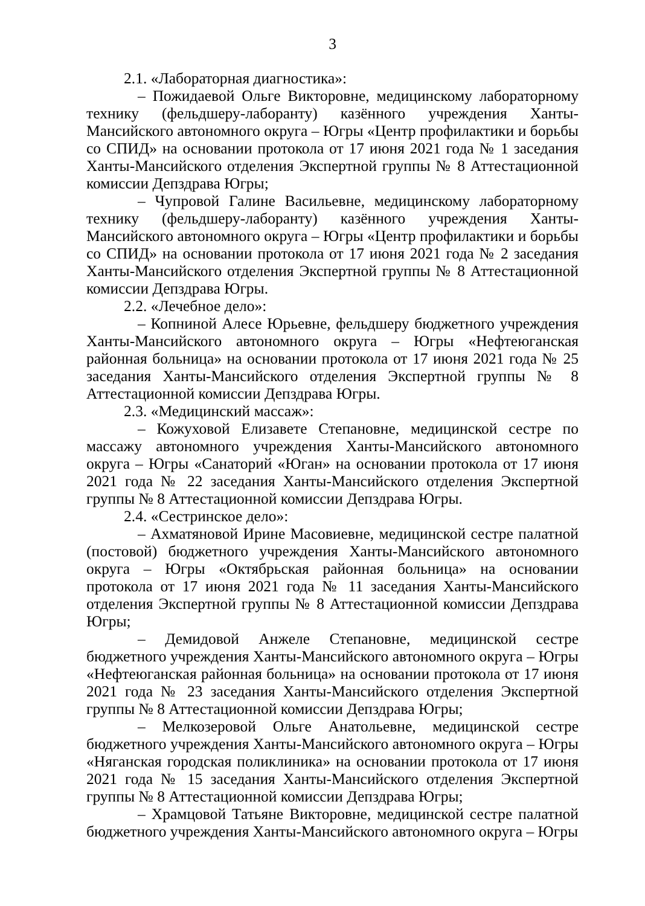3
2.1. «Лабораторная диагностика»:
– Пожидаевой Ольге Викторовне, медицинскому лабораторному технику (фельдшеру-лаборанту) казённого учреждения Ханты-Мансийского автономного округа – Югры «Центр профилактики и борьбы со СПИД» на основании протокола от 17 июня 2021 года № 1 заседания Ханты-Мансийского отделения Экспертной группы № 8 Аттестационной комиссии Депздрава Югры;
– Чупровой Галине Васильевне, медицинскому лабораторному технику (фельдшеру-лаборанту) казённого учреждения Ханты-Мансийского автономного округа – Югры «Центр профилактики и борьбы со СПИД» на основании протокола от 17 июня 2021 года № 2 заседания Ханты-Мансийского отделения Экспертной группы № 8 Аттестационной комиссии Депздрава Югры.
2.2. «Лечебное дело»:
– Копниной Алесе Юрьевне, фельдшеру бюджетного учреждения Ханты-Мансийского автономного округа – Югры «Нефтеюганская районная больница» на основании протокола от 17 июня 2021 года № 25 заседания Ханты-Мансийского отделения Экспертной группы № 8 Аттестационной комиссии Депздрава Югры.
2.3. «Медицинский массаж»:
– Кожуховой Елизавете Степановне, медицинской сестре по массажу автономного учреждения Ханты-Мансийского автономного округа – Югры «Санаторий «Юган» на основании протокола от 17 июня 2021 года № 22 заседания Ханты-Мансийского отделения Экспертной группы № 8 Аттестационной комиссии Депздрава Югры.
2.4. «Сестринское дело»:
– Ахматяновой Ирине Масовиевне, медицинской сестре палатной (постовой) бюджетного учреждения Ханты-Мансийского автономного округа – Югры «Октябрьская районная больница» на основании протокола от 17 июня 2021 года № 11 заседания Ханты-Мансийского отделения Экспертной группы № 8 Аттестационной комиссии Депздрава Югры;
– Демидовой Анжеле Степановне, медицинской сестре бюджетного учреждения Ханты-Мансийского автономного округа – Югры «Нефтеюганская районная больница» на основании протокола от 17 июня 2021 года № 23 заседания Ханты-Мансийского отделения Экспертной группы № 8 Аттестационной комиссии Депздрава Югры;
– Мелкозеровой Ольге Анатольевне, медицинской сестре бюджетного учреждения Ханты-Мансийского автономного округа – Югры «Няганская городская поликлиника» на основании протокола от 17 июня 2021 года № 15 заседания Ханты-Мансийского отделения Экспертной группы № 8 Аттестационной комиссии Депздрава Югры;
– Храмцовой Татьяне Викторовне, медицинской сестре палатной бюджетного учреждения Ханты-Мансийского автономного округа – Югры